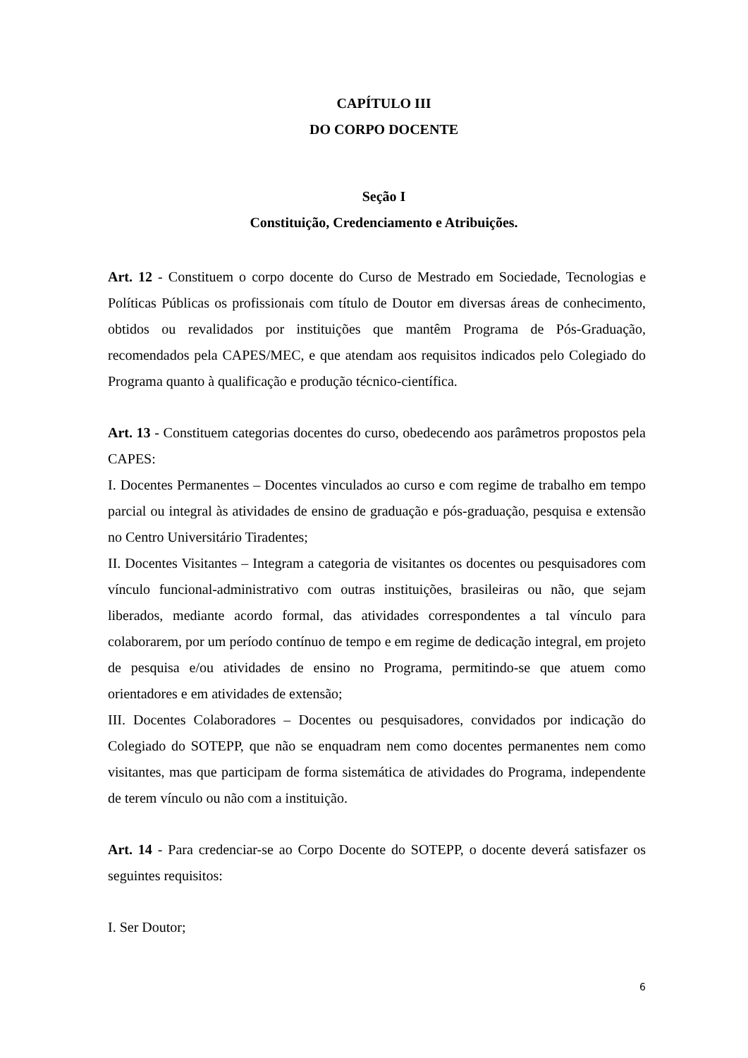CAPÍTULO III
DO CORPO DOCENTE
Seção I
Constituição, Credenciamento e Atribuições.
Art. 12 - Constituem o corpo docente do Curso de Mestrado em Sociedade, Tecnologias e Políticas Públicas os profissionais com título de Doutor em diversas áreas de conhecimento, obtidos ou revalidados por instituições que mantêm Programa de Pós-Graduação, recomendados pela CAPES/MEC, e que atendam aos requisitos indicados pelo Colegiado do Programa quanto à qualificação e produção técnico-científica.
Art. 13 - Constituem categorias docentes do curso, obedecendo aos parâmetros propostos pela CAPES:
I. Docentes Permanentes – Docentes vinculados ao curso e com regime de trabalho em tempo parcial ou integral às atividades de ensino de graduação e pós-graduação, pesquisa e extensão no Centro Universitário Tiradentes;
II. Docentes Visitantes – Integram a categoria de visitantes os docentes ou pesquisadores com vínculo funcional-administrativo com outras instituições, brasileiras ou não, que sejam liberados, mediante acordo formal, das atividades correspondentes a tal vínculo para colaborarem, por um período contínuo de tempo e em regime de dedicação integral, em projeto de pesquisa e/ou atividades de ensino no Programa, permitindo-se que atuem como orientadores e em atividades de extensão;
III. Docentes Colaboradores – Docentes ou pesquisadores, convidados por indicação do Colegiado do SOTEPP, que não se enquadram nem como docentes permanentes nem como visitantes, mas que participam de forma sistemática de atividades do Programa, independente de terem vínculo ou não com a instituição.
Art. 14 - Para credenciar-se ao Corpo Docente do SOTEPP, o docente deverá satisfazer os seguintes requisitos:
I. Ser Doutor;
6